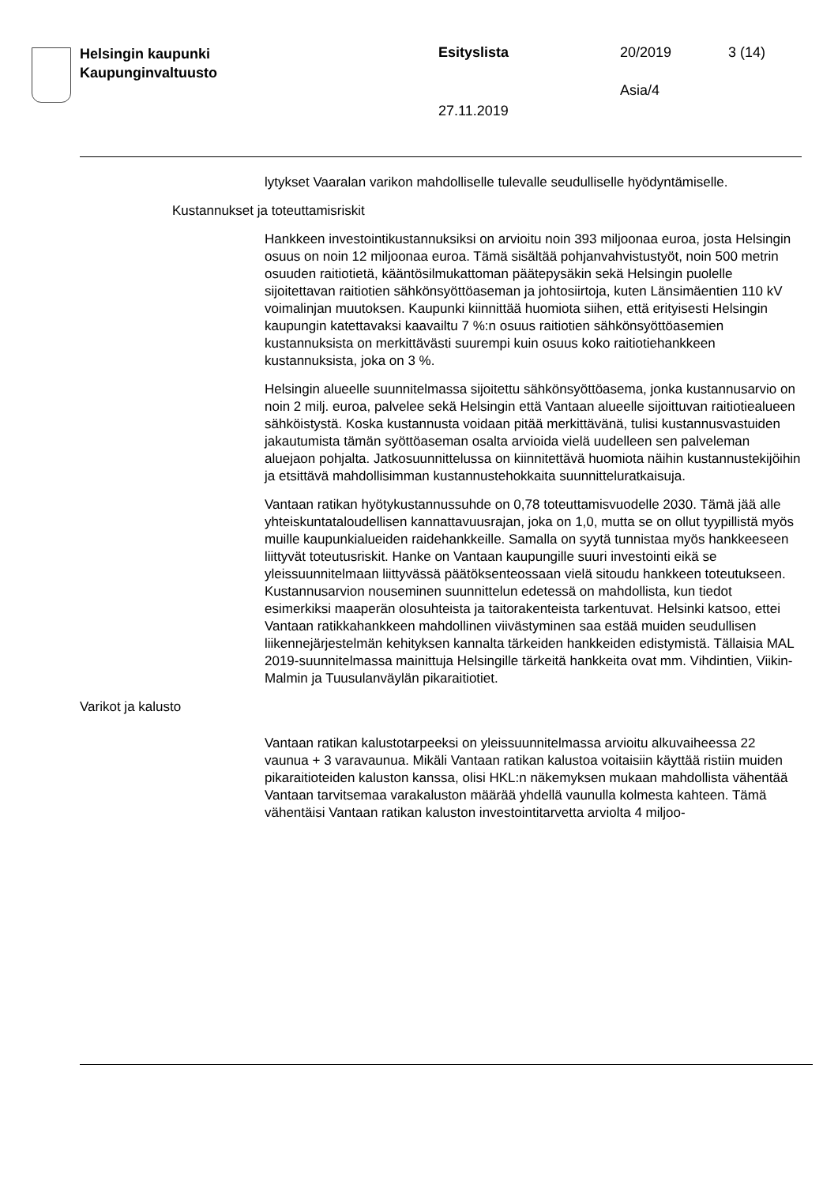Helsingin kaupunki
Kaupunginvaltuusto
Esityslista 20/2019 3 (14)
Asia/4
27.11.2019
lytykset Vaaralan varikon mahdolliselle tulevalle seudulliselle hyödyntämiselle.
Kustannukset ja toteuttamisriskit
Hankkeen investointikustannuksiksi on arvioitu noin 393 miljoonaa euroa, josta Helsingin osuus on noin 12 miljoonaa euroa. Tämä sisältää pohjanvahvistustyöt, noin 500 metrin osuuden raitiotietä, kääntösilmukattoman päätepysäkin sekä Helsingin puolelle sijoitettavan raitiotien sähkönsyöttöaseman ja johtosiirtoja, kuten Länsimäentien 110 kV voimalinjan muutoksen. Kaupunki kiinnittää huomiota siihen, että erityisesti Helsingin kaupungin katettavaksi kaavailtu 7 %:n osuus raitiotien sähkönsyöttöasemien kustannuksista on merkittävästi suurempi kuin osuus koko raitiotiehankkeen kustannuksista, joka on 3 %.
Helsingin alueelle suunnitelmassa sijoitettu sähkönsyöttöasema, jonka kustannusarvio on noin 2 milj. euroa, palvelee sekä Helsingin että Vantaan alueelle sijoittuvan raitiotiealueen sähköistystä. Koska kustannusta voidaan pitää merkittävänä, tulisi kustannusvastuiden jakautumista tämän syöttöaseman osalta arvioida vielä uudelleen sen palveleman aluejaon pohjalta. Jatkosuunnittelussa on kiinnitettävä huomiota näihin kustannustekijöihin ja etsittävä mahdollisimman kustannustehokkaita suunnitteluratkaisuja.
Vantaan ratikan hyötykustannussuhde on 0,78 toteuttamisvuodelle 2030. Tämä jää alle yhteiskuntataloudellisen kannattavuusrajan, joka on 1,0, mutta se on ollut tyypillistä myös muille kaupunkialueiden raidehankkeille. Samalla on syytä tunnistaa myös hankkeeseen liittyvät toteutusriskit. Hanke on Vantaan kaupungille suuri investointi eikä se yleissuunnitelmaan liittyvässä päätöksenteossaan vielä sitoudu hankkeen toteutukseen. Kustannusarvion nouseminen suunnittelun edetessä on mahdollista, kun tiedot esimerkiksi maaperän olosuhteista ja taitorakenteista tarkentuvat. Helsinki katsoo, ettei Vantaan ratikkahankkeen mahdollinen viivästyminen saa estää muiden seudullisen liikennejärjestelmän kehityksen kannalta tärkeiden hankkeiden edistymistä. Tällaisia MAL 2019-suunnitelmassa mainittuja Helsingille tärkeitä hankkeita ovat mm. Vihdintien, Viikin-Malmin ja Tuusulanväylän pikaraitiotiet.
Varikot ja kalusto
Vantaan ratikan kalustotarpeeksi on yleissuunnitelmassa arvioitu alkuvaiheessa 22 vaunua + 3 varavaunua. Mikäli Vantaan ratikan kalustoa voitaisiin käyttää ristiin muiden pikaraitioteiden kaluston kanssa, olisi HKL:n näkemyksen mukaan mahdollista vähentää Vantaan tarvitsemaa varakaluston määrää yhdellä vaunulla kolmesta kahteen. Tämä vähentäisi Vantaan ratikan kaluston investointitarvetta arviolta 4 miljoo-